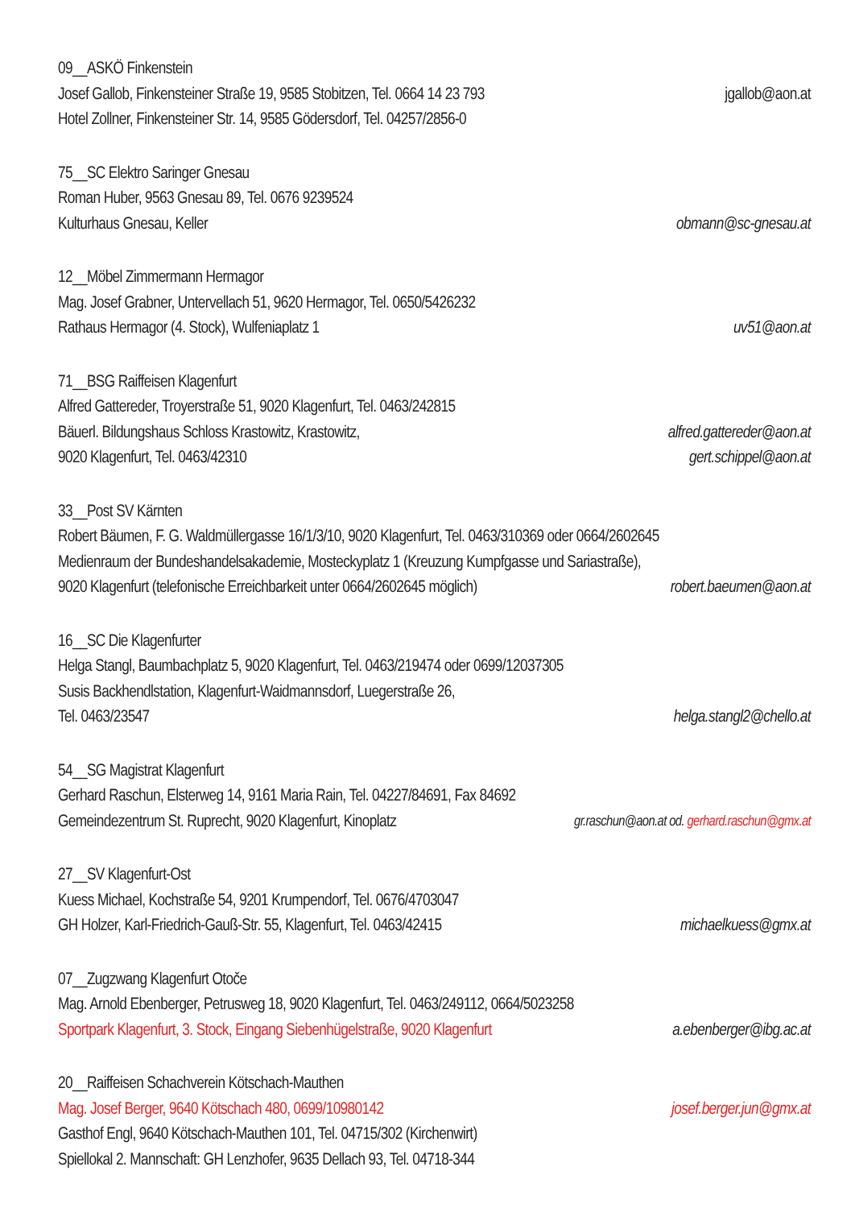09__ASKÖ Finkenstein
Josef Gallob, Finkensteiner Straße 19, 9585 Stobitzen, Tel. 0664 14 23 793 jgallob@aon.at
Hotel Zollner, Finkensteiner Str. 14, 9585 Gödersdorf, Tel. 04257/2856-0
75__SC Elektro Saringer Gnesau
Roman Huber, 9563 Gnesau 89, Tel. 0676 9239524
Kulturhaus Gnesau, Keller obmann@sc-gnesau.at
12__Möbel Zimmermann Hermagor
Mag. Josef Grabner, Untervellach 51, 9620 Hermagor, Tel. 0650/5426232
Rathaus Hermagor (4. Stock), Wulfeniaplatz 1 uv51@aon.at
71__BSG Raiffeisen Klagenfurt
Alfred Gattereder, Troyerstraße 51, 9020 Klagenfurt, Tel. 0463/242815
Bäuerl. Bildungshaus Schloss Krastowitz, Krastowitz, alfred.gattereder@aon.at
9020 Klagenfurt, Tel. 0463/42310 gert.schippel@aon.at
33__Post SV Kärnten
Robert Bäumen, F. G. Waldmüllergasse 16/1/3/10, 9020 Klagenfurt, Tel. 0463/310369 oder 0664/2602645
Medienraum der Bundeshandelsakademie, Mosteckyplatz 1 (Kreuzung Kumpfgasse und Sariastraße),
9020 Klagenfurt (telefonische Erreichbarkeit unter 0664/2602645 möglich) robert.baeumen@aon.at
16__SC Die Klagenfurter
Helga Stangl, Baumbachplatz 5, 9020 Klagenfurt, Tel. 0463/219474 oder 0699/12037305
Susis Backhendlstation, Klagenfurt-Waidmannsdorf, Luegerstraße 26,
Tel. 0463/23547 helga.stangl2@chello.at
54__SG Magistrat Klagenfurt
Gerhard Raschun, Elsterweg 14, 9161 Maria Rain, Tel. 04227/84691, Fax 84692
Gemeindezentrum St. Ruprecht, 9020 Klagenfurt, Kinoplatz gr.raschun@aon.at od. gerhard.raschun@gmx.at
27__SV Klagenfurt-Ost
Kuess Michael, Kochstraße 54, 9201 Krumpendorf, Tel. 0676/4703047
GH Holzer, Karl-Friedrich-Gauß-Str. 55, Klagenfurt, Tel. 0463/42415 michaelkuess@gmx.at
07__Zugzwang Klagenfurt Otoče
Mag. Arnold Ebenberger, Petrusweg 18, 9020 Klagenfurt, Tel. 0463/249112, 0664/5023258
Sportpark Klagenfurt, 3. Stock, Eingang Siebenhügelstraße, 9020 Klagenfurt a.ebenberger@ibg.ac.at
20__Raiffeisen Schachverein Kötschach-Mauthen
Mag. Josef Berger, 9640 Kötschach 480, 0699/10980142 josef.berger.jun@gmx.at
Gasthof Engl, 9640 Kötschach-Mauthen 101, Tel. 04715/302 (Kirchenwirt)
Spiellokal 2. Mannschaft: GH Lenzhofer, 9635 Dellach 93, Tel. 04718-344